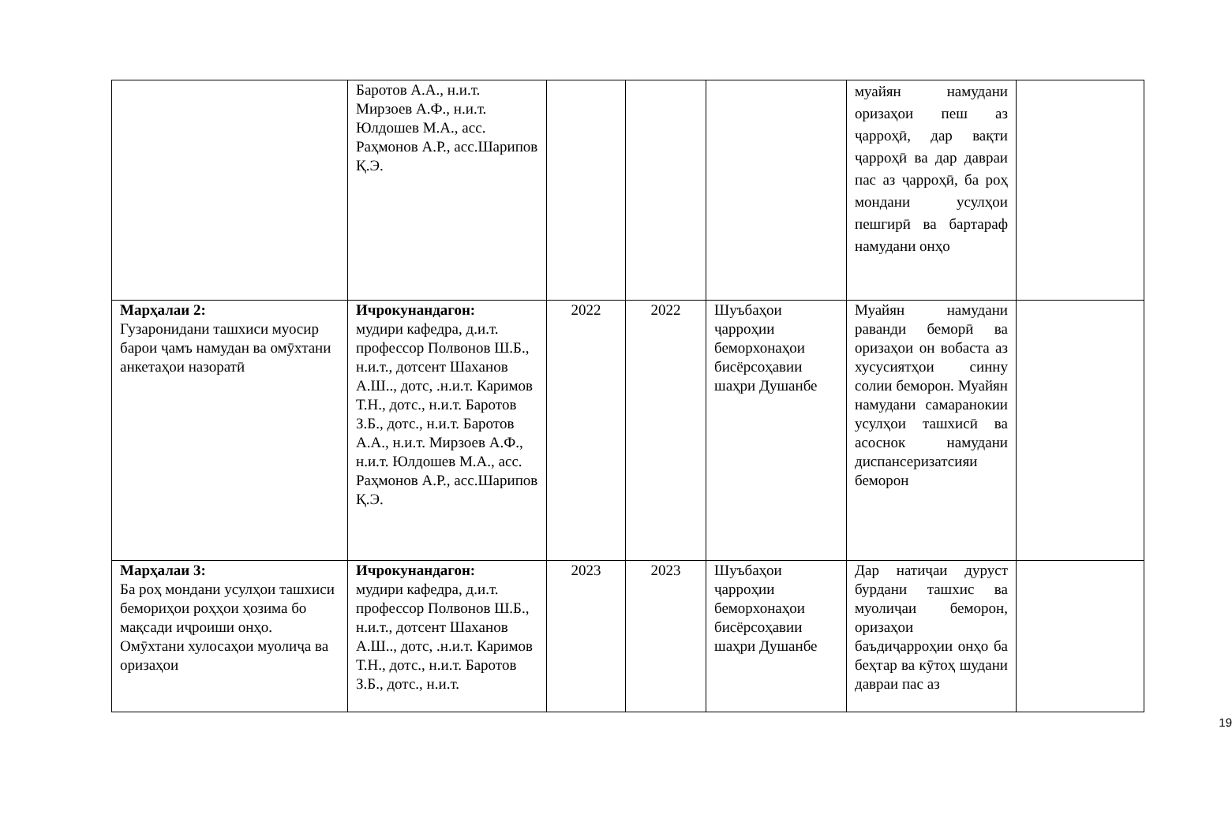| | Баротов А.А., н.и.т. Мирзоев А.Ф., н.и.т. Юлдошев М.А., асс. Раҳмонов А.Р., асс.Шарипов Қ.Э. | | | | муайян намудани оризаҳои пеш аз ҷарроҳӣ, дар вақти ҷарроҳӣ ва дар давраи пас аз ҷарроҳӣ, ба роҳ мондани усулҳои пешгирӣ ва бартараф намудани онҳо | |
| Марҳалаи 2: Гузаронидани ташхиси муосир барои ҷамъ намудан ва омӯхтани анкетаҳои назоратӣ | Ичрокунандагон: мудири кафедра, д.и.т. профессор Полвонов Ш.Б., н.и.т., дотсент Шаханов А.Ш.., дотс, .н.и.т. Каримов Т.Н., дотс., н.и.т. Баротов З.Б., дотс., н.и.т. Баротов А.А., н.и.т. Мирзоев А.Ф., н.и.т. Юлдошев М.А., асс. Раҳмонов А.Р., асс.Шарипов Қ.Э. | 2022 | 2022 | Шуъбаҳои ҷарроҳии беморхонаҳои бисёрсоҳавии шаҳри Душанбе | Муайян намудани раванди беморӣ ва оризаҳои он вобаста аз хусусиятҳои синну солии беморон. Муайян намудани самаранокии усулҳои ташхисӣ ва асоснок намудани диспансеризатсияи беморон | |
| Марҳалаи 3: Ба роҳ мондани усулҳои ташхиси бемориҳои роҳҳои ҳозима бо мақсади иҷроиши онҳо. Омӯхтани хулосаҳои муолиҷа ва оризаҳои | Ичрокунандагон: мудири кафедра, д.и.т. профессор Полвонов Ш.Б., н.и.т., дотсент Шаханов А.Ш.., дотс, .н.и.т. Каримов Т.Н., дотс., н.и.т. Баротов З.Б., дотс., н.и.т. | 2023 | 2023 | Шуъбаҳои ҷарроҳии беморхонаҳои бисёрсоҳавии шаҳри Душанбе | Дар натиҷаи дуруст бурдани ташхис ва муолиҷаи беморон, оризаҳои баъдиҷарроҳии онҳо ба беҳтар ва кӯтоҳ шудани давраи пас аз | |
19